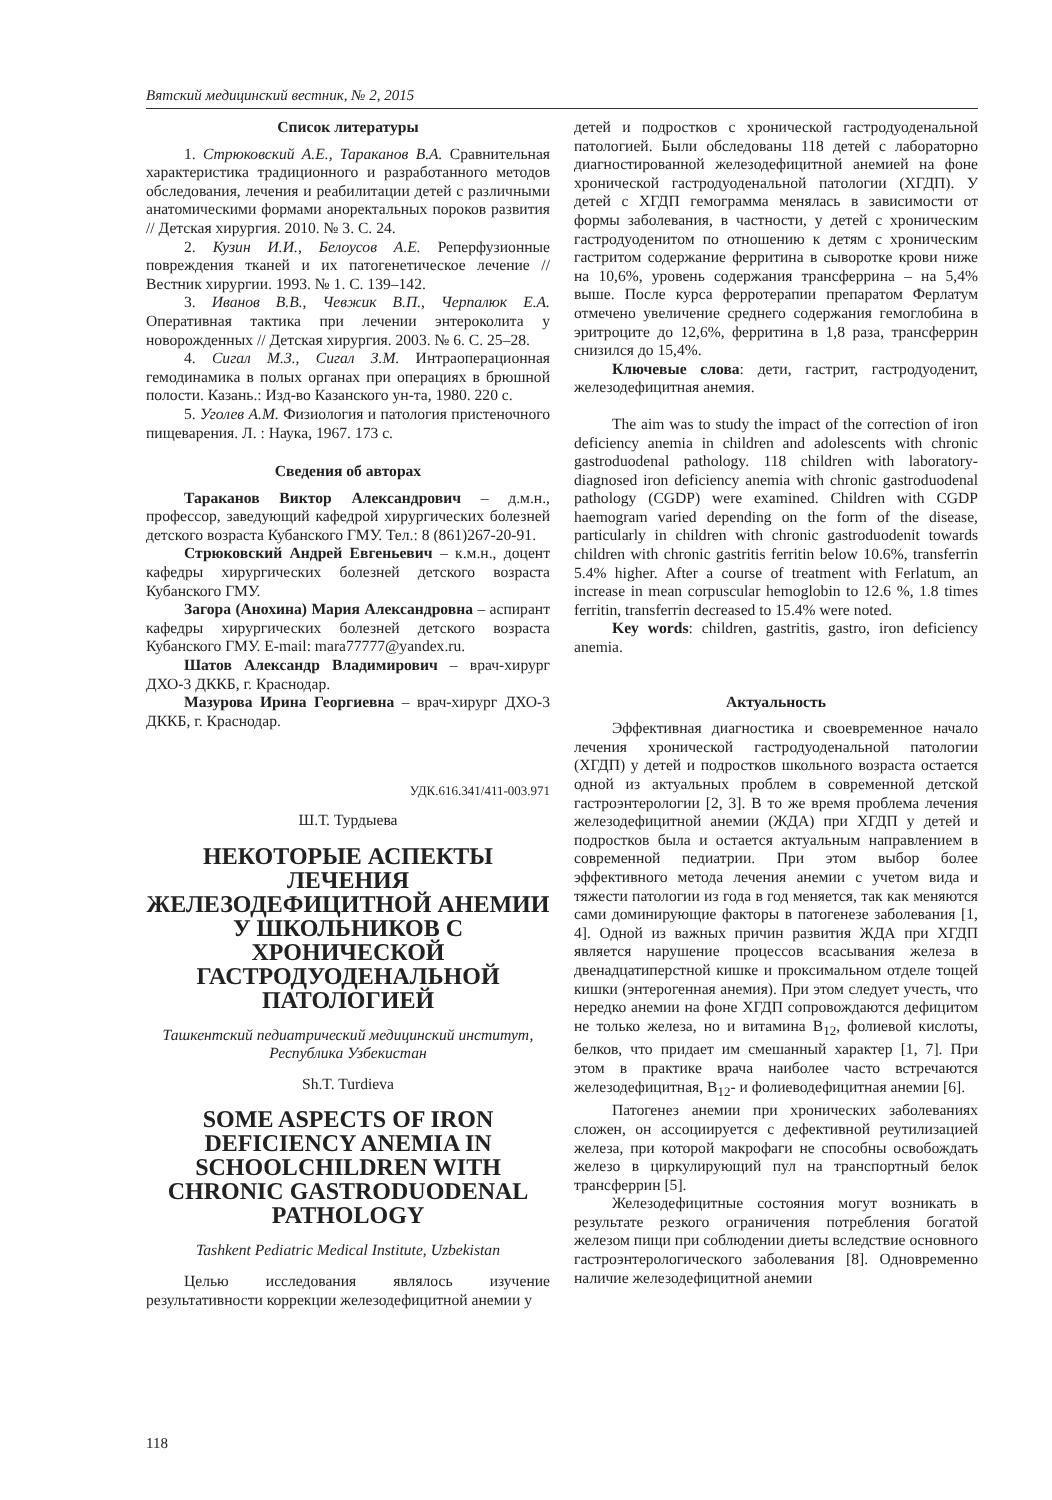Вятский медицинский вестник, № 2, 2015
Список литературы
1. Стрюковский А.Е., Тараканов В.А. Сравнительная характеристика традиционного и разработанного методов обследования, лечения и реабилитации детей с различными анатомическими формами аноректальных пороков развития // Детская хирургия. 2010. № 3. С. 24.
2. Кузин И.И., Белоусов А.Е. Реперфузионные повреждения тканей и их патогенетическое лечение // Вестник хирургии. 1993. № 1. С. 139–142.
3. Иванов В.В., Чевжик В.П., Черпалюк Е.А. Оперативная тактика при лечении энтероколита у новорожденных // Детская хирургия. 2003. № 6. С. 25–28.
4. Сигал М.З., Сигал З.М. Интраоперационная гемодинамика в полых органах при операциях в брюшной полости. Казань.: Изд-во Казанского ун-та, 1980. 220 с.
5. Уголев А.М. Физиология и патология пристеночного пищеварения. Л. : Наука, 1967. 173 с.
Сведения об авторах
Тараканов Виктор Александрович – д.м.н., профессор, заведующий кафедрой хирургических болезней детского возраста Кубанского ГМУ. Тел.: 8 (861)267-20-91.
Стрюковский Андрей Евгеньевич – к.м.н., доцент кафедры хирургических болезней детского возраста Кубанского ГМУ.
Загора (Анохина) Мария Александровна – аспирант кафедры хирургических болезней детского возраста Кубанского ГМУ. E-mail: mara77777@yandex.ru.
Шатов Александр Владимирович – врач-хирург ДХО-3 ДККБ, г. Краснодар.
Мазурова Ирина Георгиевна – врач-хирург ДХО-3 ДККБ, г. Краснодар.
УДК.616.341/411-003.971
Ш.Т. Турдыева
НЕКОТОРЫЕ АСПЕКТЫ ЛЕЧЕНИЯ ЖЕЛЕЗОДЕФИЦИТНОЙ АНЕМИИ У ШКОЛЬНИКОВ С ХРОНИЧЕСКОЙ ГАСТРОДУОДЕНАЛЬНОЙ ПАТОЛОГИЕЙ
Ташкентский педиатрический медицинский институт, Республика Узбекистан
Sh.T. Turdieva
SOME ASPECTS OF IRON DEFICIENCY ANEMIA IN SCHOOLCHILDREN WITH CHRONIC GASTRODUODENAL PATHOLOGY
Tashkent Pediatric Medical Institute, Uzbekistan
Целью исследования являлось изучение результативности коррекции железодефицитной анемии у
детей и подростков с хронической гастродуоденальной патологией. Были обследованы 118 детей с лабораторно диагностированной железодефицитной анемией на фоне хронической гастродуоденальной патологии (ХГДП). У детей с ХГДП гемограмма менялась в зависимости от формы заболевания, в частности, у детей с хроническим гастродуоденитом по отношению к детям с хроническим гастритом содержание ферритина в сыворотке крови ниже на 10,6%, уровень содержания трансферрина – на 5,4% выше. После курса ферротерапии препаратом Ферлатум отмечено увеличение среднего содержания гемоглобина в эритроците до 12,6%, ферритина в 1,8 раза, трансферрин снизился до 15,4%.
Ключевые слова: дети, гастрит, гастродуоденит, железодефицитная анемия.
The aim was to study the impact of the correction of iron deficiency anemia in children and adolescents with chronic gastroduodenal pathology. 118 children with laboratory- diagnosed iron deficiency anemia with chronic gastroduodenal pathology (CGDP) were examined. Children with CGDP haemogram varied depending on the form of the disease, particularly in children with chronic gastroduodenit towards children with chronic gastritis ferritin below 10.6%, transferrin 5.4% higher. After a course of treatment with Ferlatum, an increase in mean corpuscular hemoglobin to 12.6 %, 1.8 times ferritin, transferrin decreased to 15.4% were noted.
Key words: children, gastritis, gastro, iron deficiency anemia.
Актуальность
Эффективная диагностика и своевременное начало лечения хронической гастродуоденальной патологии (ХГДП) у детей и подростков школьного возраста остается одной из актуальных проблем в современной детской гастроэнтерологии [2, 3]. В то же время проблема лечения железодефицитной анемии (ЖДА) при ХГДП у детей и подростков была и остается актуальным направлением в современной педиатрии. При этом выбор более эффективного метода лечения анемии с учетом вида и тяжести патологии из года в год меняется, так как меняются сами доминирующие факторы в патогенезе заболевания [1, 4]. Одной из важных причин развития ЖДА при ХГДП является нарушение процессов всасывания железа в двенадцатиперстной кишке и проксимальном отделе тощей кишки (энтерогенная анемия). При этом следует учесть, что нередко анемии на фоне ХГДП сопровождаются дефицитом не только железа, но и витамина B<sub>12</sub>, фолиевой кислоты, белков, что придает им смешанный характер [1, 7]. При этом в практике врача наиболее часто встречаются железодефицитная, B<sub>12</sub>- и фолиеводефицитная анемии [6].
Патогенез анемии при хронических заболеваниях сложен, он ассоциируется с дефективной реутилизацией железа, при которой макрофаги не способны освобождать железо в циркулирующий пул на транспортный белок трансферрин [5].
Железодефицитные состояния могут возникать в результате резкого ограничения потребления богатой железом пищи при соблюдении диеты вследствие основного гастроэнтерологического заболевания [8]. Одновременно наличие железодефицитной анемии
118